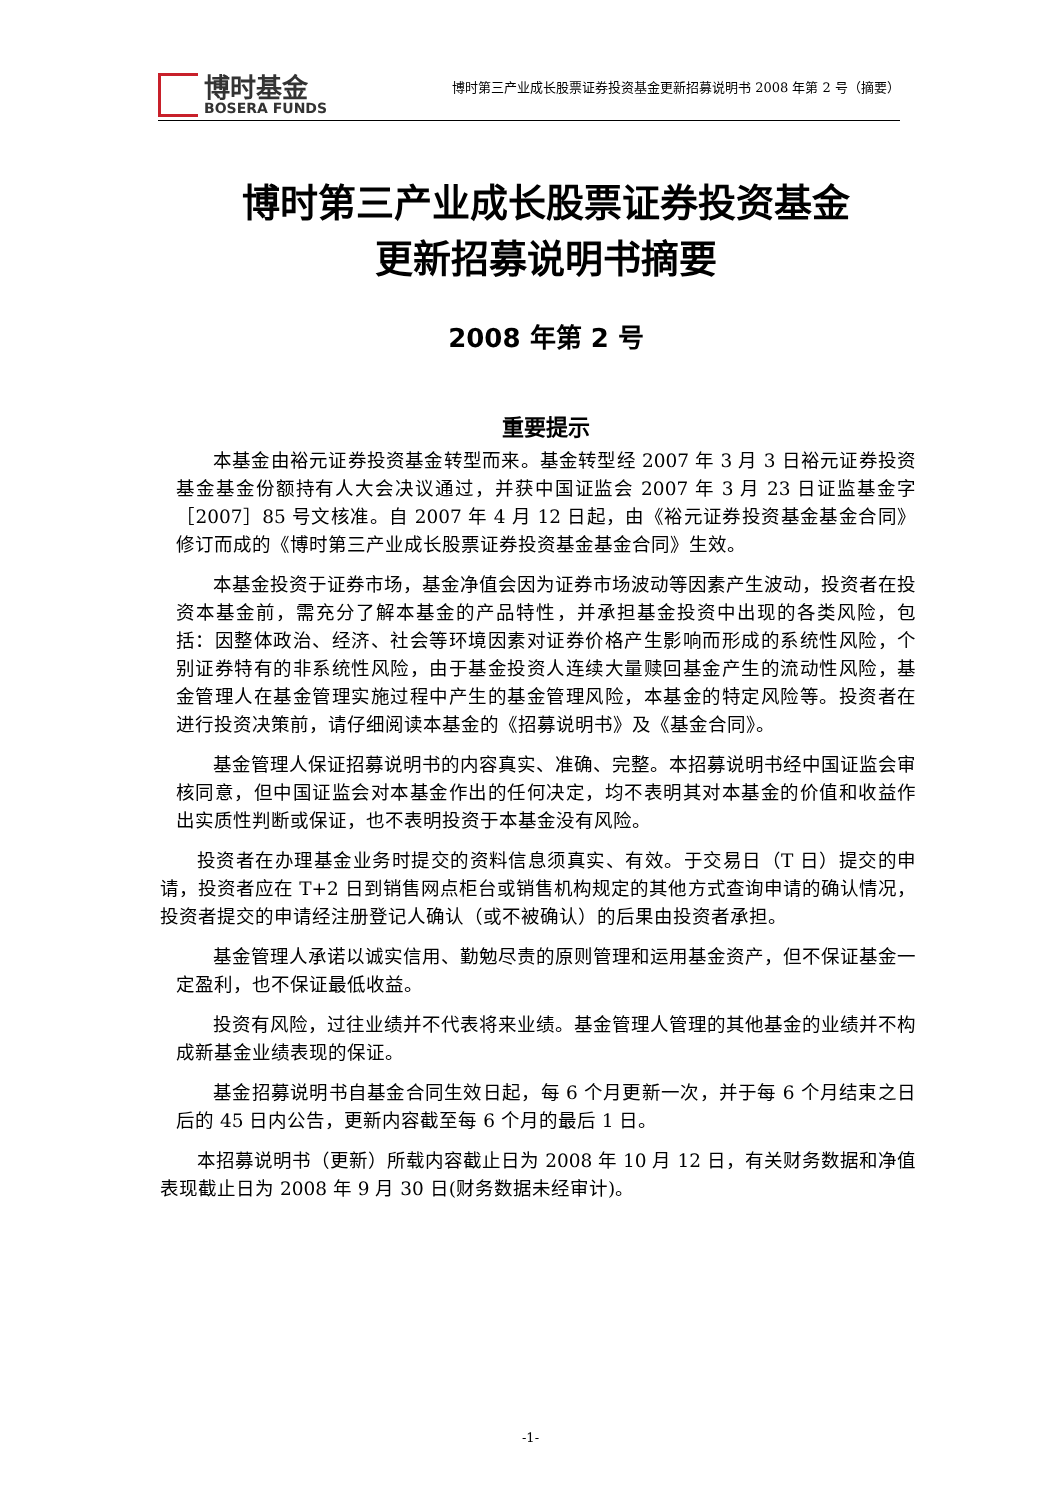博时基金
BOSERA FUNDS
博时第三产业成长股票证券投资基金更新招募说明书 2008 年第 2 号（摘要）
博时第三产业成长股票证券投资基金
更新招募说明书摘要
2008 年第 2 号
重要提示
本基金由裕元证券投资基金转型而来。基金转型经 2007 年 3 月 3 日裕元证券投资基金基金份额持有人大会决议通过，并获中国证监会 2007 年 3 月 23 日证监基金字［2007］85 号文核准。自 2007 年 4 月 12 日起，由《裕元证券投资基金基金合同》修订而成的《博时第三产业成长股票证券投资基金基金合同》生效。
本基金投资于证券市场，基金净值会因为证券市场波动等因素产生波动，投资者在投资本基金前，需充分了解本基金的产品特性，并承担基金投资中出现的各类风险，包括：因整体政治、经济、社会等环境因素对证券价格产生影响而形成的系统性风险，个别证券特有的非系统性风险，由于基金投资人连续大量赎回基金产生的流动性风险，基金管理人在基金管理实施过程中产生的基金管理风险，本基金的特定风险等。投资者在进行投资决策前，请仔细阅读本基金的《招募说明书》及《基金合同》。
基金管理人保证招募说明书的内容真实、准确、完整。本招募说明书经中国证监会审核同意，但中国证监会对本基金作出的任何决定，均不表明其对本基金的价值和收益作出实质性判断或保证，也不表明投资于本基金没有风险。
投资者在办理基金业务时提交的资料信息须真实、有效。于交易日（T 日）提交的申请，投资者应在 T+2 日到销售网点柜台或销售机构规定的其他方式查询申请的确认情况，投资者提交的申请经注册登记人确认（或不被确认）的后果由投资者承担。
基金管理人承诺以诚实信用、勤勉尽责的原则管理和运用基金资产，但不保证基金一定盈利，也不保证最低收益。
投资有风险，过往业绩并不代表将来业绩。基金管理人管理的其他基金的业绩并不构成新基金业绩表现的保证。
基金招募说明书自基金合同生效日起，每 6 个月更新一次，并于每 6 个月结束之日后的 45 日内公告，更新内容截至每 6 个月的最后 1 日。
本招募说明书（更新）所载内容截止日为 2008 年 10 月 12 日，有关财务数据和净值表现截止日为 2008 年 9 月 30 日(财务数据未经审计)。
-1-